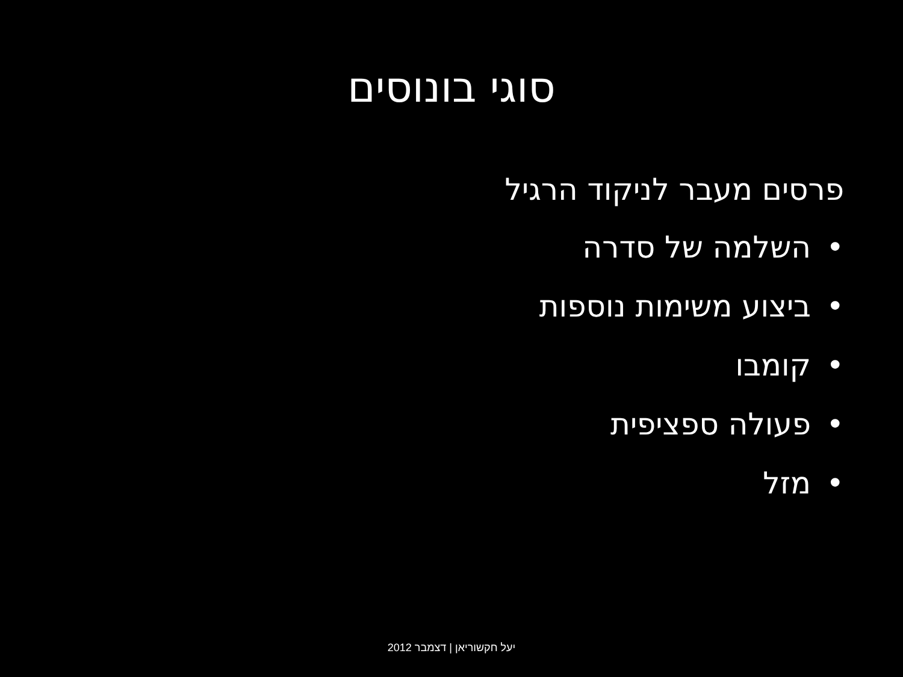סוגי בונוסים
פרסים מעבר לניקוד הרגיל
• השלמה של סדרה
• ביצוע משימות נוספות
• קומבו
• פעולה ספציפית
• מזל
יעל חקשוריאן | דצמבר 2012